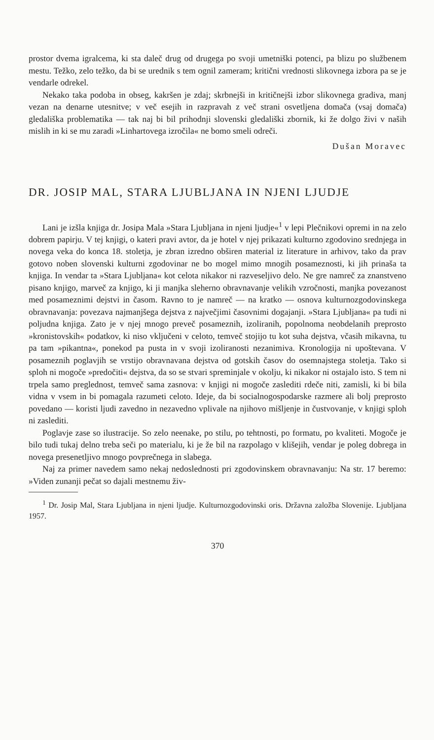prostor dvema igralcema, ki sta daleč drug od drugega po svoji umetniški potenci, pa blizu po službenem mestu. Težko, zelo težko, da bi se urednik s tem ognil zameram; kritični vrednosti slikovnega izbora pa se je vendarle odrekel.
Nekako taka podoba in obseg, kakršen je zdaj; skrbnejši in kritičnejši izbor slikovnega gradiva, manj vezan na denarne utesnitve; v več esejih in razpravah z več strani osvetljena domača (vsaj domača) gledališka problematika — tak naj bi bil prihodnji slovenski gledališki zbornik, ki že dolgo živi v naših mislih in ki se mu zaradi »Linhartovega izročila« ne bomo smeli odreči.
Dušan Moravec
DR. JOSIP MAL, STARA LJUBLJANA IN NJENI LJUDJE
Lani je izšla knjiga dr. Josipa Mala »Stara Ljubljana in njeni ljudje«<sup>1</sup> v lepi Plečnikovi opremi in na zelo dobrem papirju. V tej knjigi, o kateri pravi avtor, da je hotel v njej prikazati kulturno zgodovino srednjega in novega veka do konca 18. stoletja, je zbran izredno obširen material iz literature in arhivov, tako da prav gotovo noben slovenski kulturni zgodovinar ne bo mogel mimo mnogih posameznosti, ki jih prinaša ta knjiga. In vendar ta »Stara Ljubljana« kot celota nikakor ni razveseljivo delo. Ne gre namreč za znanstveno pisano knjigo, marveč za knjigo, ki ji manjka sleherno obravnavanje velikih vzročnosti, manjka povezanost med posameznimi dejstvi in časom. Ravno to je namreč — na kratko — osnova kulturnozgodovinskega obravnavanja: povezava najmanjšega dejstva z največjimi časovnimi dogajanji. »Stara Ljubljana« pa tudi ni poljudna knjiga. Zato je v njej mnogo preveč posameznih, izoliranih, popolnoma neobdelanih preprosto »kronistovskih« podatkov, ki niso vključeni v celoto, temveč stojijo tu kot suha dejstva, včasih mikavna, tu pa tam »pikantna«, ponekod pa pusta in v svoji izoliranosti nezanimiva. Kronologija ni upoštevana. V posameznih poglavjih se vrstijo obravnavana dejstva od gotskih časov do osemnajstega stoletja. Tako si sploh ni mogoče »predočiti« dejstva, da so se stvari spreminjale v okolju, ki nikakor ni ostajalo isto. S tem ni trpela samo preglednost, temveč sama zasnova: v knjigi ni mogoče zaslediti rdeče niti, zamisli, ki bi bila vidna v vsem in bi pomagala razumeti celoto. Ideje, da bi socialnogospodarske razmere ali bolj preprosto povedano — koristi ljudi zavedno in nezavedno vplivale na njihovo mišljenje in čustvovanje, v knjigi sploh ni zaslediti.
Poglavje zase so ilustracije. So zelo neenake, po stilu, po tehtnosti, po formatu, po kvaliteti. Mogoče je bilo tudi tukaj delno treba seči po materialu, ki je že bil na razpolago v klišejih, vendar je poleg dobrega in novega presenetljivo mnogo povprečnega in slabega.
Naj za primer navedem samo nekaj nedoslednosti pri zgodovinskem obravnavanju: Na str. 17 beremo: »Viden zunanji pečat so dajali mestnemu živ-
<sup>1</sup> Dr. Josip Mal, Stara Ljubljana in njeni ljudje. Kulturnozgodovinski oris. Državna založba Slovenije. Ljubljana 1957.
370